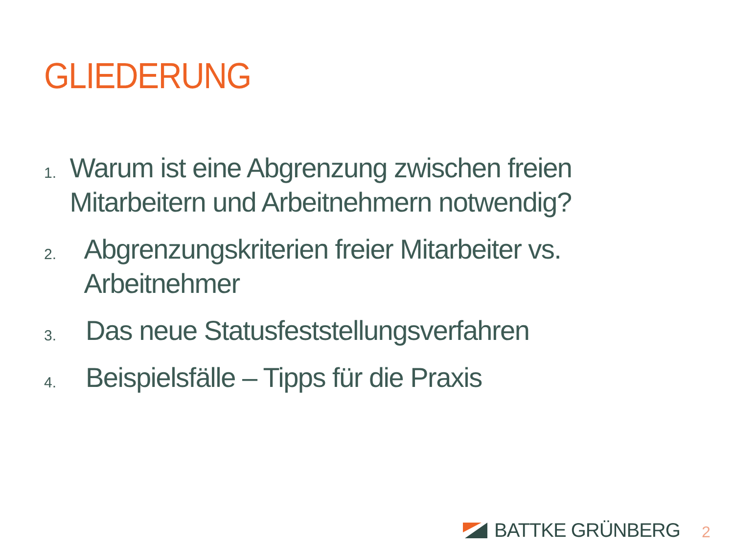GLIEDERUNG
1.
Warum ist eine Abgrenzung zwischen freien Mitarbeitern und Arbeitnehmern notwendig?
2.
Abgrenzungskriterien freier Mitarbeiter vs. Arbeitnehmer
3.
Das neue Statusfeststellungsverfahren
4.
Beispielsfälle – Tipps für die Praxis
BATTKE GRÜNBERG 2